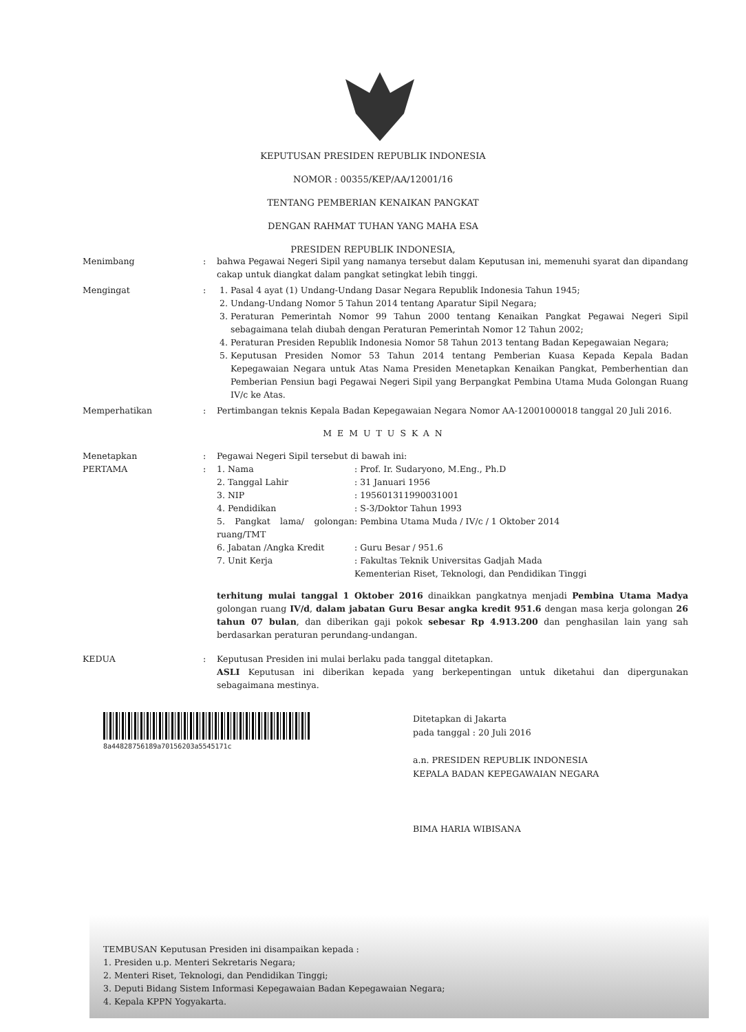KEPUTUSAN PRESIDEN REPUBLIK INDONESIA
NOMOR : 00355/KEP/AA/12001/16
TENTANG PEMBERIAN KENAIKAN PANGKAT
DENGAN RAHMAT TUHAN YANG MAHA ESA
PRESIDEN REPUBLIK INDONESIA,
Menimbang : bahwa Pegawai Negeri Sipil yang namanya tersebut dalam Keputusan ini, memenuhi syarat dan dipandang cakap untuk diangkat dalam pangkat setingkat lebih tinggi.
Mengingat : 1. Pasal 4 ayat (1) Undang-Undang Dasar Negara Republik Indonesia Tahun 1945;
2. Undang-Undang Nomor 5 Tahun 2014 tentang Aparatur Sipil Negara;
3. Peraturan Pemerintah Nomor 99 Tahun 2000 tentang Kenaikan Pangkat Pegawai Negeri Sipil sebagaimana telah diubah dengan Peraturan Pemerintah Nomor 12 Tahun 2002;
4. Peraturan Presiden Republik Indonesia Nomor 58 Tahun 2013 tentang Badan Kepegawaian Negara;
5. Keputusan Presiden Nomor 53 Tahun 2014 tentang Pemberian Kuasa Kepada Kepala Badan Kepegawaian Negara untuk Atas Nama Presiden Menetapkan Kenaikan Pangkat, Pemberhentian dan Pemberian Pensiun bagi Pegawai Negeri Sipil yang Berpangkat Pembina Utama Muda Golongan Ruang IV/c ke Atas.
Memperhatikan : Pertimbangan teknis Kepala Badan Kepegawaian Negara Nomor AA-12001000018 tanggal 20 Juli 2016.
MEMUTUSKAN
Menetapkan
PERTAMA
:
:
Pegawai Negeri Sipil tersebut di bawah ini:
1. Nama: Prof. Ir. Sudaryono, M.Eng., Ph.D
2. Tanggal Lahir: 31 Januari 1956
3. NIP: 195601311990031001
4. Pendidikan: S-3/Doktor Tahun 1993
5. Pangkat lama/ golongan ruang/TMT: Pembina Utama Muda / IV/c / 1 Oktober 2014
6. Jabatan /Angka Kredit: Guru Besar / 951.6
7. Unit Kerja: Fakultas Teknik Universitas Gadjah Mada
Kementerian Riset, Teknologi, dan Pendidikan Tinggi
terhitung mulai tanggal 1 Oktober 2016 dinaikkan pangkatnya menjadi Pembina Utama Madya golongan ruang IV/d, dalam jabatan Guru Besar angka kredit 951.6 dengan masa kerja golongan 26 tahun 07 bulan, dan diberikan gaji pokok sebesar Rp 4.913.200 dan penghasilan lain yang sah berdasarkan peraturan perundang-undangan.
KEDUA : Keputusan Presiden ini mulai berlaku pada tanggal ditetapkan.
ASLI Keputusan ini diberikan kepada yang berkepentingan untuk diketahui dan dipergunakan sebagaimana mestinya.
8a44828756189a70156203a5545171c
Ditetapkan di Jakarta
pada tanggal : 20 Juli 2016
a.n. PRESIDEN REPUBLIK INDONESIA
KEPALA BADAN KEPEGAWAIAN NEGARA
BIMA HARIA WIBISANA
TEMBUSAN Keputusan Presiden ini disampaikan kepada :
1. Presiden u.p. Menteri Sekretaris Negara;
2. Menteri Riset, Teknologi, dan Pendidikan Tinggi;
3. Deputi Bidang Sistem Informasi Kepegawaian Badan Kepegawaian Negara;
4. Kepala KPPN Yogyakarta.